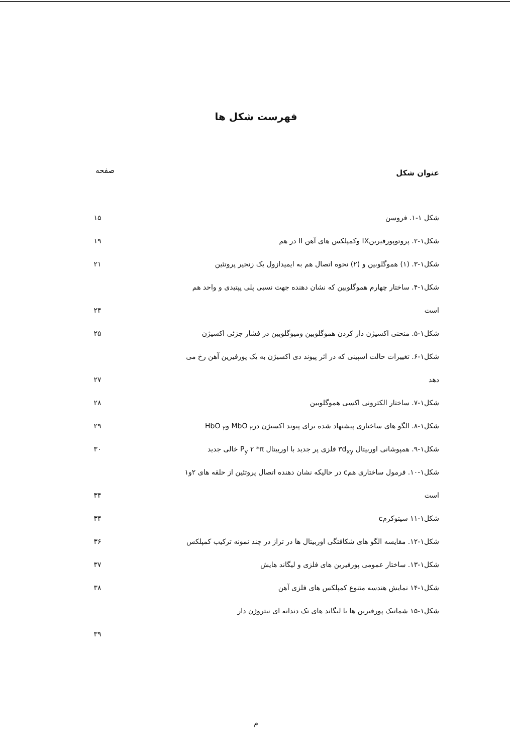فهرست شکل ها
عنوان شکل
صفحه
شکل ۱-۱. فروسن ۱۵
شکل۱-۲. پروتوپورفیرینIX وکمپلکس های آهن II در هم ۱۹
شکل۱-۳. (۱) هموگلوبین و (۲) نحوه اتصال هم به ایمیدازول یک زنجیر پروتئین ۲۱
شکل۱-۴. ساختار چهارم هموگلوبین که نشان دهنده جهت نسبی پلی پپتیدی و واحد هم
است ۲۴
شکل۱-۵. منحنی اکسیژن دار کردن هموگلوبین ومیوگلوبین در فشار جزئی اکسیژن ۲۵
شکل۱-۶. تغییرات حالت اسپینی که در اثر پیوند دی اکسیژن به یک پورفیرین آهن رخ می
دهد ۲۷
شکل۱-۷. ساختار الکترونی اکسی هموگلوبین ۲۸
شکل۱-۸. الگو های ساختاری پیشنهاد شده برای پیوند اکسیژن در<sub>۲</sub> MbO و<sub>۲</sub> HbO ۲۹
شکل۱-۹. همپوشانی اوربیتال ۳d<sub>xy</sub> فلزی پر جدید با اوربیتال P<sub>y</sub> ۲ *π خالی جدید ۳۰
شکل۱-۱۰. فرمول ساختاری همc در حالیکه نشان دهنده اتصال پروتئین از حلقه های ۲و۱
است ۳۴
شکل۱-۱۱ سیتوکرمc ۳۴
شکل۱-۱۲. مقایسه الگو های شکافتگی اوربیتال ها در تراز در چند نمونه ترکیب کمپلکس ۳۶
شکل۱-۱۳. ساختار عمومی پورفیرین های فلزی و لیگاند هایش ۳۷
شکل۱-۱۴ نمایش هندسه متنوع کمپلکس های فلزی آهن ۳۸
شکل۱-۱۵ شماتیک پورفیرین ها با لیگاند های تک دندانه ای نیتروژن دار
۳۹
م